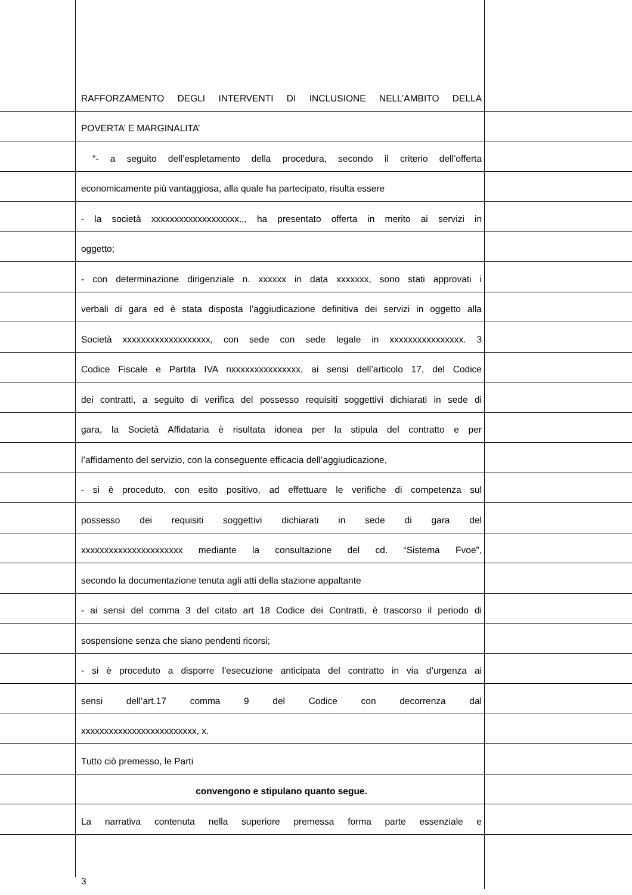RAFFORZAMENTO DEGLI INTERVENTI DI INCLUSIONE NELL’AMBITO DELLA
POVERTA’ E MARGINALITA’
“- a seguito dell’espletamento della procedura, secondo il criterio dell’offerta
economicamente più vantaggiosa, alla quale ha partecipato, risulta essere
- la società xxxxxxxxxxxxxxxxxxx.,, ha presentato offerta in merito ai servizi in
oggetto;
- con determinazione dirigenziale n. xxxxxx in data xxxxxxx, sono stati approvati i
verbali di gara ed è stata disposta l’aggiudicazione definitiva dei servizi in oggetto alla
Società xxxxxxxxxxxxxxxxxxx, con sede con sede legale in xxxxxxxxxxxxxxxx. 3
Codice Fiscale e Partita IVA nxxxxxxxxxxxxxxx, ai sensi dell’articolo 17, del Codice
dei contratti, a seguito di verifica del possesso requisiti soggettivi dichiarati in sede di
gara, la Società Affidataria è risultata idonea per la stipula del contratto e per
l’affidamento del servizio, con la conseguente efficacia dell’aggiudicazione,
- si è proceduto, con esito positivo, ad effettuare le verifiche di competenza sul
possesso dei requisiti soggettivi dichiarati in sede di gara del
xxxxxxxxxxxxxxxxxxxxxx mediante la consultazione del cd. “Sistema Fvoe”,
secondo la documentazione tenuta agli atti della stazione appaltante
- ai sensi del comma 3 del citato art 18 Codice dei Contratti, è trascorso il periodo di
sospensione senza che siano pendenti ricorsi;
- si è proceduto a disporre l’esecuzione anticipata del contratto in via d’urgenza ai
sensi dell’art.17 comma 9 del Codice con decorrenza dal
xxxxxxxxxxxxxxxxxxxxxxxxx, x.
Tutto ciò premesso, le Parti
convengono e stipulano quanto segue.
La narrativa contenuta nella superiore premessa forma parte essenziale e
3